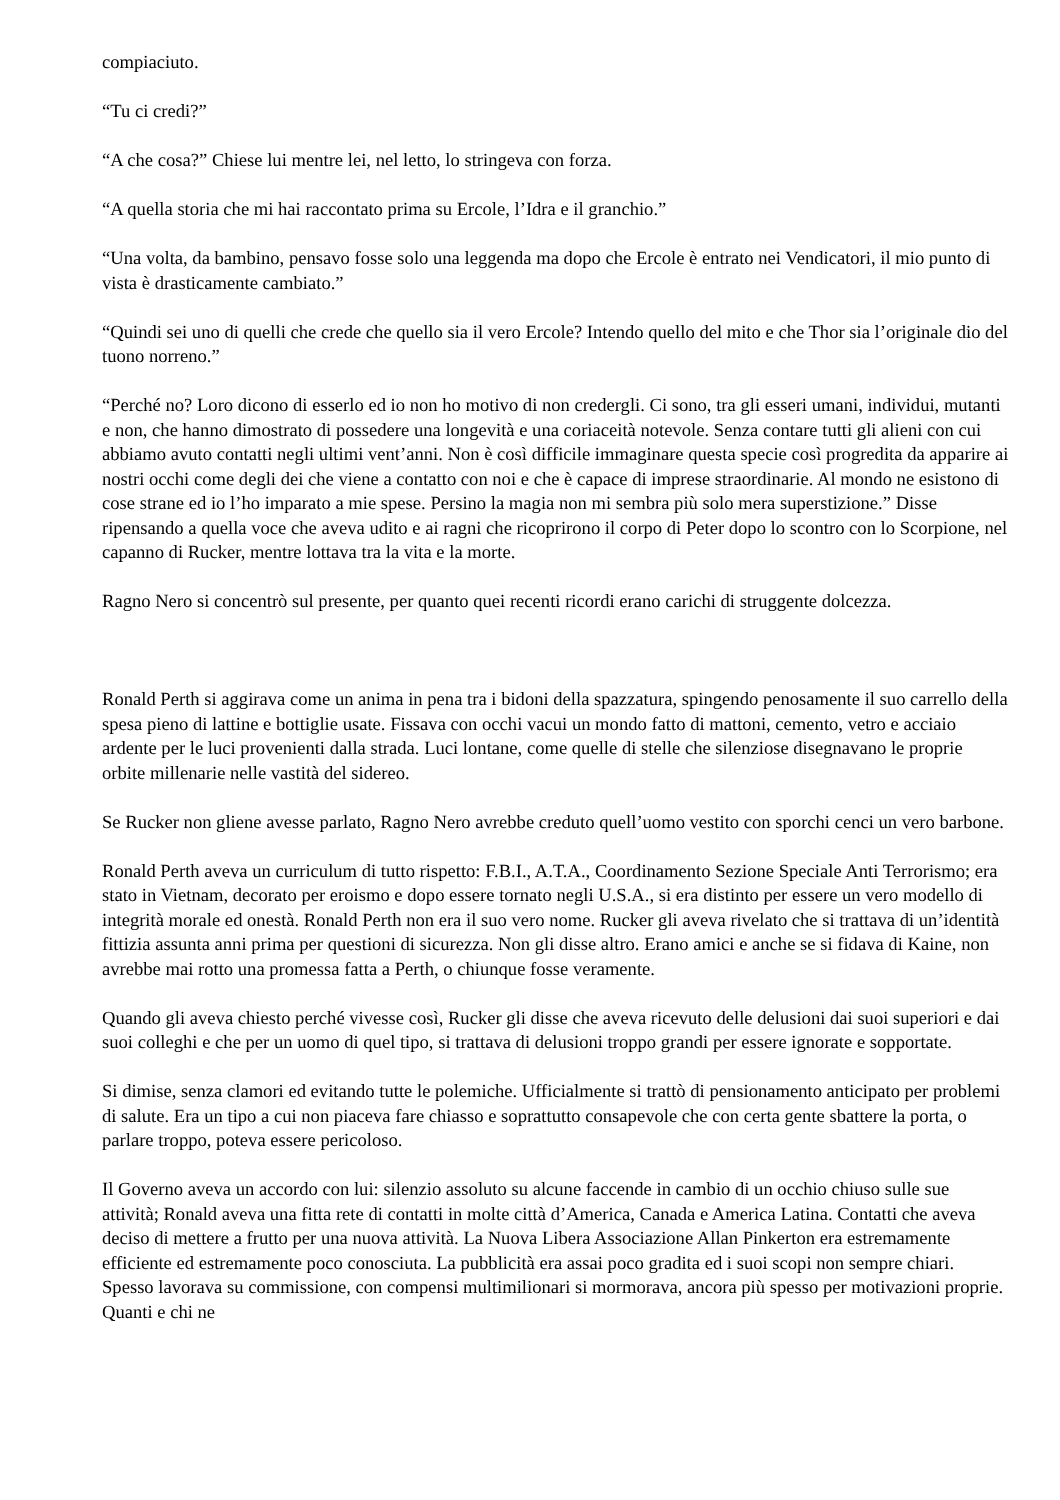compiaciuto.
“Tu ci credi?”
“A che cosa?” Chiese lui mentre lei, nel letto, lo stringeva con forza.
“A quella storia che mi hai raccontato prima su Ercole, l’Idra e il granchio.”
“Una volta, da bambino, pensavo fosse solo una leggenda ma dopo che Ercole è entrato nei Vendicatori, il mio punto di vista è drasticamente cambiato.”
“Quindi sei uno di quelli che crede che quello sia il vero Ercole? Intendo quello del mito e che Thor sia l’originale dio del tuono norreno.”
“Perché no? Loro dicono di esserlo ed io non ho motivo di non credergli. Ci sono, tra gli esseri umani, individui, mutanti e non, che hanno dimostrato di possedere una longevità e una coriaceità notevole. Senza contare tutti gli alieni con cui abbiamo avuto contatti negli ultimi vent’anni. Non è così difficile immaginare questa specie così progredita da apparire ai nostri occhi come degli dei che viene a contatto con noi e che è capace di imprese straordinarie. Al mondo ne esistono di cose strane ed io l’ho imparato a mie spese. Persino la magia non mi sembra più solo mera superstizione.” Disse ripensando a quella voce che aveva udito e ai ragni che ricoprirono il corpo di Peter dopo lo scontro con lo Scorpione, nel capanno di Rucker, mentre lottava tra la vita e la morte.
Ragno Nero si concentrò sul presente, per quanto quei recenti ricordi erano carichi di struggente dolcezza.
Ronald Perth si aggirava come un anima in pena tra i bidoni della spazzatura, spingendo penosamente il suo carrello della spesa pieno di lattine e bottiglie usate. Fissava con occhi vacui un mondo fatto di mattoni, cemento, vetro e acciaio ardente per le luci provenienti dalla strada. Luci lontane, come quelle di stelle che silenziose disegnavano le proprie orbite millenarie nelle vastità del sidereo.
Se Rucker non gliene avesse parlato, Ragno Nero avrebbe creduto quell’uomo vestito con sporchi cenci un vero barbone.
Ronald Perth aveva un curriculum di tutto rispetto: F.B.I., A.T.A., Coordinamento Sezione Speciale Anti Terrorismo; era stato in Vietnam, decorato per eroismo e dopo essere tornato negli U.S.A., si era distinto per essere un vero modello di integrità morale ed onestà. Ronald Perth non era il suo vero nome. Rucker gli aveva rivelato che si trattava di un’identità fittizia assunta anni prima per questioni di sicurezza. Non gli disse altro. Erano amici e anche se si fidava di Kaine, non avrebbe mai rotto una promessa fatta a Perth, o chiunque fosse veramente.
Quando gli aveva chiesto perché vivesse così, Rucker gli disse che aveva ricevuto delle delusioni dai suoi superiori e dai suoi colleghi e che per un uomo di quel tipo, si trattava di delusioni troppo grandi per essere ignorate e sopportate.
Si dimise, senza clamori ed evitando tutte le polemiche. Ufficialmente si trattò di pensionamento anticipato per problemi di salute. Era un tipo a cui non piaceva fare chiasso e soprattutto consapevole che con certa gente sbattere la porta, o parlare troppo, poteva essere pericoloso.
Il Governo aveva un accordo con lui: silenzio assoluto su alcune faccende in cambio di un occhio chiuso sulle sue attività; Ronald aveva una fitta rete di contatti in molte città d’America, Canada e America Latina. Contatti che aveva deciso di mettere a frutto per una nuova attività. La Nuova Libera Associazione Allan Pinkerton era estremamente efficiente ed estremamente poco conosciuta. La pubblicità era assai poco gradita ed i suoi scopi non sempre chiari. Spesso lavorava su commissione, con compensi multimilionari si mormorava, ancora più spesso per motivazioni proprie. Quanti e chi ne